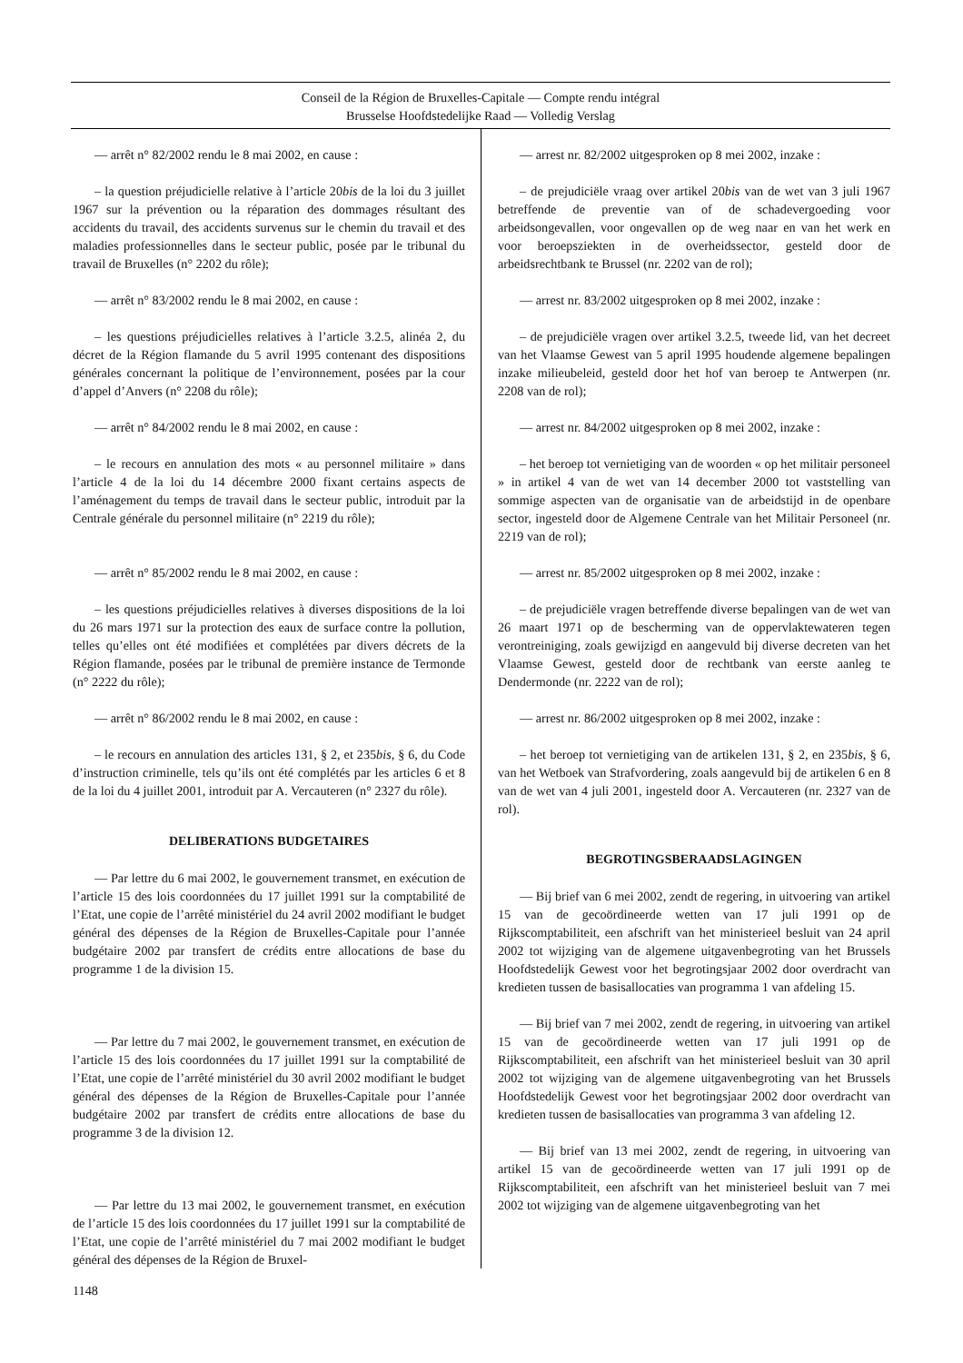Conseil de la Région de Bruxelles-Capitale — Compte rendu intégral
Brusselse Hoofdstedelijke Raad — Volledig Verslag
— arrêt n° 82/2002 rendu le 8 mai 2002, en cause :
– la question préjudicielle relative à l’article 20bis de la loi du 3 juillet 1967 sur la prévention ou la réparation des dommages résultant des accidents du travail, des accidents survenus sur le chemin du travail et des maladies professionnelles dans le secteur public, posée par le tribunal du travail de Bruxelles (n° 2202 du rôle);
— arrêt n° 83/2002 rendu le 8 mai 2002, en cause :
– les questions préjudicielles relatives à l’article 3.2.5, alinéa 2, du décret de la Région flamande du 5 avril 1995 contenant des dispositions générales concernant la politique de l’environnement, posées par la cour d’appel d’Anvers (n° 2208 du rôle);
— arrêt n° 84/2002 rendu le 8 mai 2002, en cause :
– le recours en annulation des mots « au personnel militaire » dans l’article 4 de la loi du 14 décembre 2000 fixant certains aspects de l’aménagement du temps de travail dans le secteur public, introduit par la Centrale générale du personnel militaire (n° 2219 du rôle);
— arrêt n° 85/2002 rendu le 8 mai 2002, en cause :
– les questions préjudicielles relatives à diverses dispositions de la loi du 26 mars 1971 sur la protection des eaux de surface contre la pollution, telles qu’elles ont été modifiées et complétées par divers décrets de la Région flamande, posées par le tribunal de première instance de Termonde (n° 2222 du rôle);
— arrêt n° 86/2002 rendu le 8 mai 2002, en cause :
– le recours en annulation des articles 131, § 2, et 235bis, § 6, du Code d’instruction criminelle, tels qu’ils ont été complétés par les articles 6 et 8 de la loi du 4 juillet 2001, introduit par A. Vercauteren (n° 2327 du rôle).
DELIBERATIONS BUDGETAIRES
— Par lettre du 6 mai 2002, le gouvernement transmet, en exécution de l’article 15 des lois coordonnées du 17 juillet 1991 sur la comptabilité de l’Etat, une copie de l’arrêté ministériel du 24 avril 2002 modifiant le budget général des dépenses de la Région de Bruxelles-Capitale pour l’année budgétaire 2002 par transfert de crédits entre allocations de base du programme 1 de la division 15.
— Par lettre du 7 mai 2002, le gouvernement transmet, en exécution de l’article 15 des lois coordonnées du 17 juillet 1991 sur la comptabilité de l’Etat, une copie de l’arrêté ministériel du 30 avril 2002 modifiant le budget général des dépenses de la Région de Bruxelles-Capitale pour l’année budgétaire 2002 par transfert de crédits entre allocations de base du programme 3 de la division 12.
— Par lettre du 13 mai 2002, le gouvernement transmet, en exécution de l’article 15 des lois coordonnées du 17 juillet 1991 sur la comptabilité de l’Etat, une copie de l’arrêté ministériel du 7 mai 2002 modifiant le budget général des dépenses de la Région de Bruxel-
— arrest nr. 82/2002 uitgesproken op 8 mei 2002, inzake :
– de prejudiciële vraag over artikel 20bis van de wet van 3 juli 1967 betreffende de preventie van of de schadevergoeding voor arbeidsongevallen, voor ongevallen op de weg naar en van het werk en voor beroepsziekten in de overheidssector, gesteld door de arbeidsrechtbank te Brussel (nr. 2202 van de rol);
— arrest nr. 83/2002 uitgesproken op 8 mei 2002, inzake :
– de prejudiciële vragen over artikel 3.2.5, tweede lid, van het decreet van het Vlaamse Gewest van 5 april 1995 houdende algemene bepalingen inzake milieubeleid, gesteld door het hof van beroep te Antwerpen (nr. 2208 van de rol);
— arrest nr. 84/2002 uitgesproken op 8 mei 2002, inzake :
– het beroep tot vernietiging van de woorden « op het militair personeel » in artikel 4 van de wet van 14 december 2000 tot vaststelling van sommige aspecten van de organisatie van de arbeidstijd in de openbare sector, ingesteld door de Algemene Centrale van het Militair Personeel (nr. 2219 van de rol);
— arrest nr. 85/2002 uitgesproken op 8 mei 2002, inzake :
– de prejudiciële vragen betreffende diverse bepalingen van de wet van 26 maart 1971 op de bescherming van de oppervlaktewateren tegen verontreiniging, zoals gewijzigd en aangevuld bij diverse decreten van het Vlaamse Gewest, gesteld door de rechtbank van eerste aanleg te Dendermonde (nr. 2222 van de rol);
— arrest nr. 86/2002 uitgesproken op 8 mei 2002, inzake :
– het beroep tot vernietiging van de artikelen 131, § 2, en 235bis, § 6, van het Wetboek van Strafvordering, zoals aangevuld bij de artikelen 6 en 8 van de wet van 4 juli 2001, ingesteld door A. Vercauteren (nr. 2327 van de rol).
BEGROTINGSBERAADSLAGINGEN
— Bij brief van 6 mei 2002, zendt de regering, in uitvoering van artikel 15 van de gecoördineerde wetten van 17 juli 1991 op de Rijkscomptabiliteit, een afschrift van het ministerieel besluit van 24 april 2002 tot wijziging van de algemene uitgavenbegroting van het Brussels Hoofdstedelijk Gewest voor het begrotingsjaar 2002 door overdracht van kredieten tussen de basisallocaties van programma 1 van afdeling 15.
— Bij brief van 7 mei 2002, zendt de regering, in uitvoering van artikel 15 van de gecoördineerde wetten van 17 juli 1991 op de Rijkscomptabiliteit, een afschrift van het ministerieel besluit van 30 april 2002 tot wijziging van de algemene uitgavenbegroting van het Brussels Hoofdstedelijk Gewest voor het begrotingsjaar 2002 door overdracht van kredieten tussen de basisallocaties van programma 3 van afdeling 12.
— Bij brief van 13 mei 2002, zendt de regering, in uitvoering van artikel 15 van de gecoördineerde wetten van 17 juli 1991 op de Rijkscomptabiliteit, een afschrift van het ministerieel besluit van 7 mei 2002 tot wijziging van de algemene uitgavenbegroting van het
1148